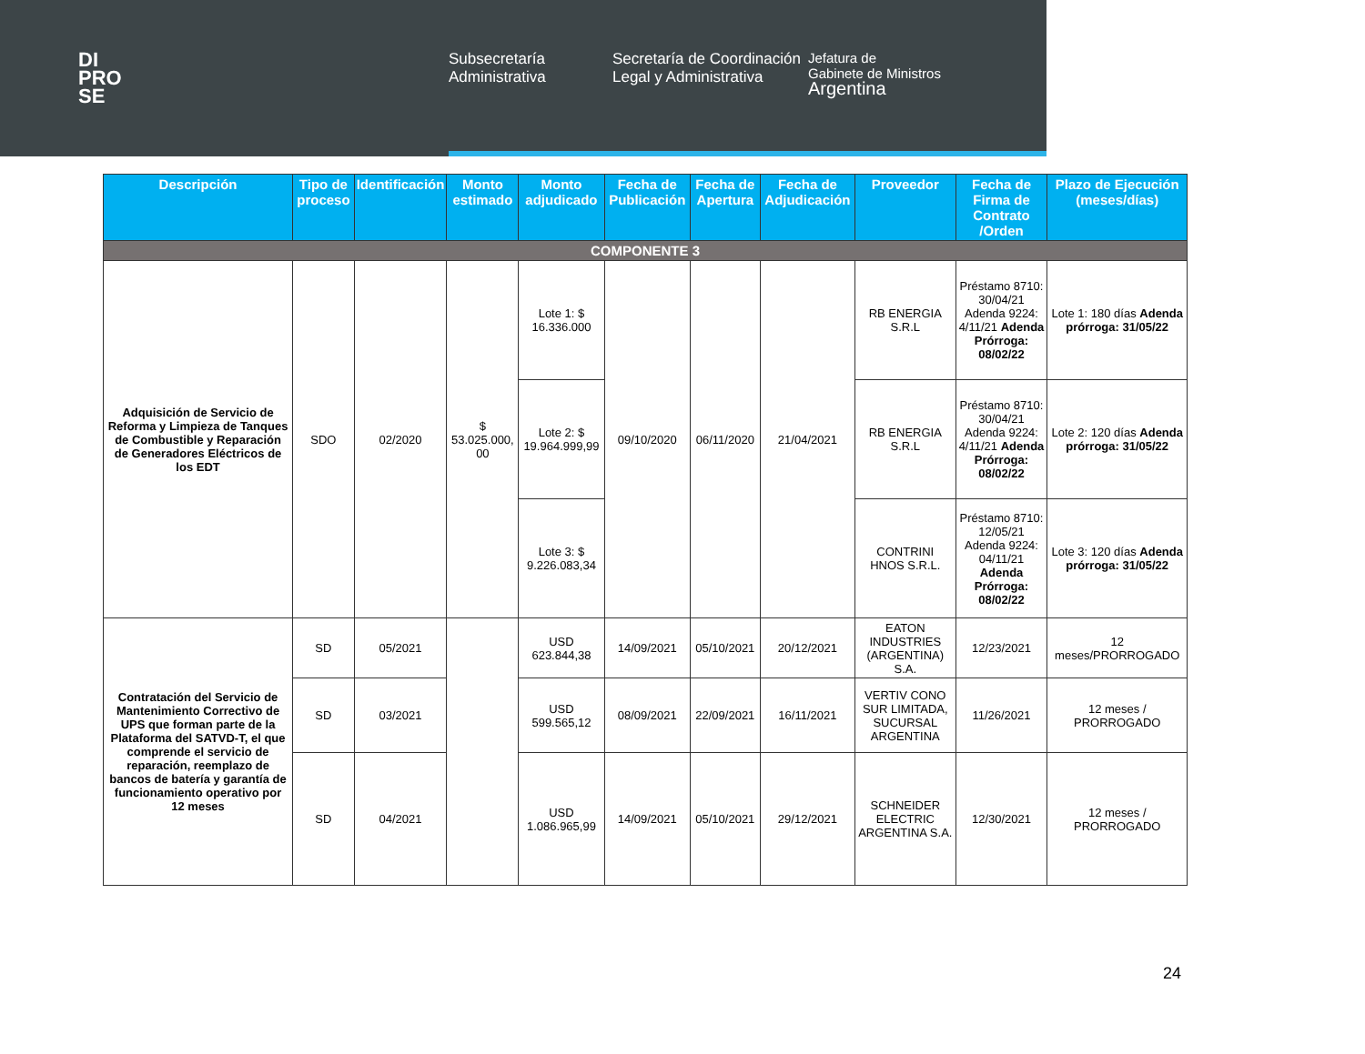DI
PRO
SE
Subsecretaría Administrativa
Secretaría de Coordinación Legal y Administrativa
Jefatura de
Gabinete de Ministros
Argentina
| Descripción | Tipo de proceso | Identificación | Monto estimado | Monto adjudicado | Fecha de Publicación | Fecha de Apertura | Fecha de Adjudicación | Proveedor | Fecha de Firma de Contrato /Orden | Plazo de Ejecución (meses/días) |
| --- | --- | --- | --- | --- | --- | --- | --- | --- | --- | --- |
| COMPONENTE 3 | | | | | | | | | | |
| Adquisición de Servicio de Reforma y Limpieza de Tanques de Combustible y Reparación de Generadores Eléctricos de los EDT | SDO | 02/2020 | $ 53.025.000, 00 | Lote 1: $ 16.336.000 | 09/10/2020 | 06/11/2020 | 21/04/2021 | RB ENERGIA S.R.L | Préstamo 8710: 30/04/21 Adenda 9224: 4/11/21 Adenda Prórroga: 08/02/22 | Lote 1: 180 días Adenda prórroga: 31/05/22 |
| | | | | Lote 2: $ 19.964.999,99 | | | | RB ENERGIA S.R.L | Préstamo 8710: 30/04/21 Adenda 9224: 4/11/21 Adenda Prórroga: 08/02/22 | Lote 2: 120 días Adenda prórroga: 31/05/22 |
| | | | | Lote 3: $ 9.226.083,34 | | | | CONTRINI HNOS S.R.L. | Préstamo 8710: 12/05/21 Adenda 9224: 04/11/21 Adenda Prórroga: 08/02/22 | Lote 3: 120 días Adenda prórroga: 31/05/22 |
| Contratación del Servicio de Mantenimiento Correctivo de UPS que forman parte de la Plataforma del SATVD-T, el que comprende el servicio de reparación, reemplazo de bancos de batería y garantía de funcionamiento operativo por 12 meses | SD | 05/2021 | | USD 623.844,38 | 14/09/2021 | 05/10/2021 | 20/12/2021 | EATON INDUSTRIES (ARGENTINA) S.A. | 12/23/2021 | 12 meses/PRORROGADO |
| | SD | 03/2021 | | USD 599.565,12 | 08/09/2021 | 22/09/2021 | 16/11/2021 | VERTIV CONO SUR LIMITADA, SUCURSAL ARGENTINA | 11/26/2021 | 12 meses / PRORROGADO |
| | SD | 04/2021 | | USD 1.086.965,99 | 14/09/2021 | 05/10/2021 | 29/12/2021 | SCHNEIDER ELECTRIC ARGENTINA S.A. | 12/30/2021 | 12 meses / PRORROGADO |
24